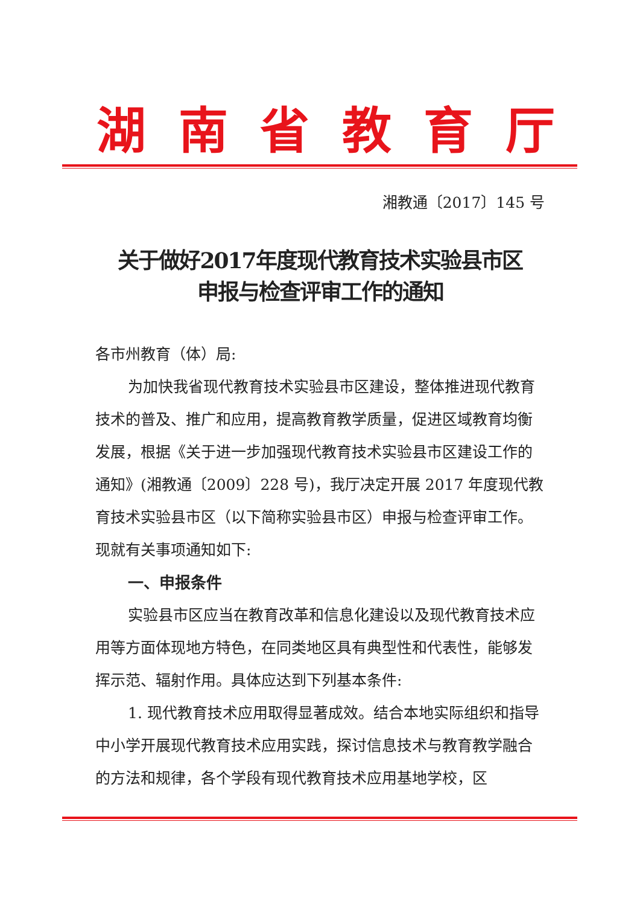湖南省教育厅
湘教通〔2017〕145 号
关于做好2017年度现代教育技术实验县市区
申报与检查评审工作的通知
各市州教育（体）局:
为加快我省现代教育技术实验县市区建设，整体推进现代教育技术的普及、推广和应用，提高教育教学质量，促进区域教育均衡发展，根据《关于进一步加强现代教育技术实验县市区建设工作的通知》(湘教通〔2009〕228 号)，我厅决定开展 2017 年度现代教育技术实验县市区（以下简称实验县市区）申报与检查评审工作。现就有关事项通知如下:
一、申报条件
实验县市区应当在教育改革和信息化建设以及现代教育技术应用等方面体现地方特色，在同类地区具有典型性和代表性，能够发挥示范、辐射作用。具体应达到下列基本条件:
1. 现代教育技术应用取得显著成效。结合本地实际组织和指导中小学开展现代教育技术应用实践，探讨信息技术与教育教学融合的方法和规律，各个学段有现代教育技术应用基地学校，区